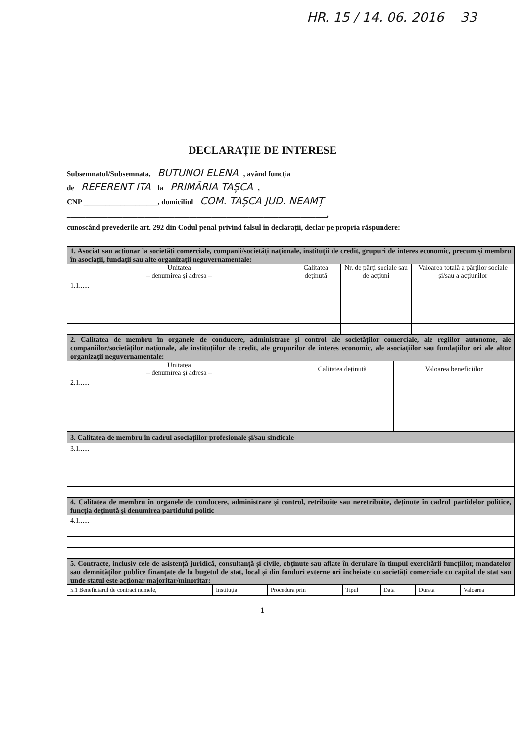HR. 15 / 14. 06. 2016 33
DECLARAȚIE DE INTERESE
Subsemnatul/Subsemnata, BUTUNOI ELENA, având funcția
de REFERENT ITA la PRIMĂRIA TAȘCA,
CNP ____________________, domiciliul COM. TAȘCA JUD. NEAMȚ
______________________________________________________________________,
cunoscând prevederile art. 292 din Codul penal privind falsul în declarații, declar pe propria răspundere:
| 1. Asociat sau acționar la societăți comerciale, companii/societăți naționale, instituții de credit, grupuri de interes economic, precum și membru în asociații, fundații sau alte organizații neguvernamentale: | | | |
| Unitatea – denumirea și adresa – | Calitatea deținută | Nr. de părți sociale sau de acțiuni | Valoarea totală a părților sociale și/sau a acțiunilor |
| 1.1...... | | | |
| 2. Calitatea de membru în organele de conducere, administrare și control ale societăților comerciale, ale regiilor autonome, ale companiilor/societăților naționale, ale instituțiilor de credit, ale grupurilor de interes economic, ale asociațiilor sau fundațiilor ori ale altor organizații neguvernamentale: | | |
| Unitatea – denumirea și adresa – | Calitatea deținută | Valoarea beneficiilor |
| 2.1...... | | |
| 3. Calitatea de membru în cadrul asociațiilor profesionale și/sau sindicale |
| 3.1...... |
| 4. Calitatea de membru în organele de conducere, administrare și control, retribuite sau neretribuite, deținute în cadrul partidelor politice, funcția deținută și denumirea partidului politic |
| 4.1...... |
| 5. Contracte, inclusiv cele de asistență juridică, consultanță și civile, obținute sau aflate în derulare în timpul exercitării funcțiilor, mandatelor sau demnităților publice finanțate de la bugetul de stat, local și din fonduri externe ori încheiate cu societăți comerciale cu capital de stat sau unde statul este acționar majoritar/minoritar: | | | | | | |
| 5.1 Beneficiarul de contract numele, | Instituția | Procedura prin | Tipul | Data | Durata | Valoarea |
1